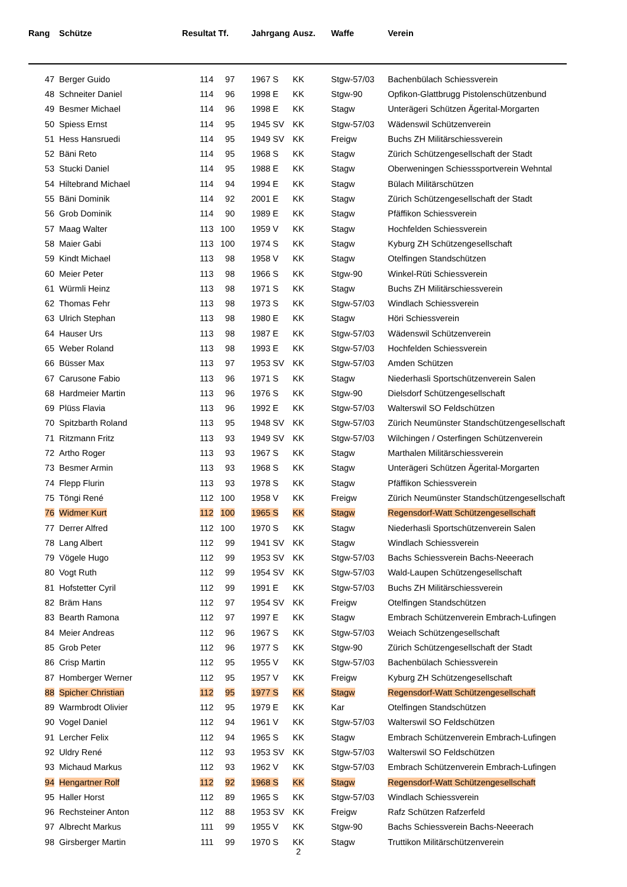| Rang | Schütze | Resultat | Tf. | Jahrgang | Ausz. | Waffe | Verein |
| --- | --- | --- | --- | --- | --- | --- | --- |
| 47 | Berger Guido | 114 | 97 | 1967 S | KK | Stgw-57/03 | Bachenbülach Schiessverein |
| 48 | Schneiter Daniel | 114 | 96 | 1998 E | KK | Stgw-90 | Opfikon-Glattbrugg Pistolenschützenbund |
| 49 | Besmer Michael | 114 | 96 | 1998 E | KK | Stagw | Unterägeri Schützen Ägerital-Morgarten |
| 50 | Spiess Ernst | 114 | 95 | 1945 SV | KK | Stgw-57/03 | Wädenswil Schützenverein |
| 51 | Hess Hansruedi | 114 | 95 | 1949 SV | KK | Freigw | Buchs ZH Militärschiessverein |
| 52 | Bäni Reto | 114 | 95 | 1968 S | KK | Stagw | Zürich Schützengesellschaft der Stadt |
| 53 | Stucki Daniel | 114 | 95 | 1988 E | KK | Stagw | Oberweningen Schiesssportverein Wehntal |
| 54 | Hiltebrand Michael | 114 | 94 | 1994 E | KK | Stagw | Bülach Militärschützen |
| 55 | Bäni Dominik | 114 | 92 | 2001 E | KK | Stagw | Zürich Schützengesellschaft der Stadt |
| 56 | Grob Dominik | 114 | 90 | 1989 E | KK | Stagw | Pfäffikon Schiessverein |
| 57 | Maag Walter | 113 | 100 | 1959 V | KK | Stagw | Hochfelden Schiessverein |
| 58 | Maier Gabi | 113 | 100 | 1974 S | KK | Stagw | Kyburg ZH Schützengesellschaft |
| 59 | Kindt Michael | 113 | 98 | 1958 V | KK | Stagw | Otelfingen Standschützen |
| 60 | Meier Peter | 113 | 98 | 1966 S | KK | Stgw-90 | Winkel-Rüti Schiessverein |
| 61 | Würmli Heinz | 113 | 98 | 1971 S | KK | Stagw | Buchs ZH Militärschiessverein |
| 62 | Thomas Fehr | 113 | 98 | 1973 S | KK | Stgw-57/03 | Windlach Schiessverein |
| 63 | Ulrich Stephan | 113 | 98 | 1980 E | KK | Stagw | Höri Schiessverein |
| 64 | Hauser Urs | 113 | 98 | 1987 E | KK | Stgw-57/03 | Wädenswil Schützenverein |
| 65 | Weber Roland | 113 | 98 | 1993 E | KK | Stgw-57/03 | Hochfelden Schiessverein |
| 66 | Büsser Max | 113 | 97 | 1953 SV | KK | Stgw-57/03 | Amden Schützen |
| 67 | Carusone Fabio | 113 | 96 | 1971 S | KK | Stagw | Niederhasli Sportschützenverein Salen |
| 68 | Hardmeier Martin | 113 | 96 | 1976 S | KK | Stgw-90 | Dielsdorf Schützengesellschaft |
| 69 | Plüss Flavia | 113 | 96 | 1992 E | KK | Stgw-57/03 | Walterswil SO Feldschützen |
| 70 | Spitzbarth Roland | 113 | 95 | 1948 SV | KK | Stgw-57/03 | Zürich Neumünster Standschützengesellschaft |
| 71 | Ritzmann Fritz | 113 | 93 | 1949 SV | KK | Stgw-57/03 | Wilchingen / Osterfingen Schützenverein |
| 72 | Artho Roger | 113 | 93 | 1967 S | KK | Stagw | Marthalen Militärschiessverein |
| 73 | Besmer Armin | 113 | 93 | 1968 S | KK | Stagw | Unterägeri Schützen Ägerital-Morgarten |
| 74 | Flepp Flurin | 113 | 93 | 1978 S | KK | Stagw | Pfäffikon Schiessverein |
| 75 | Töngi René | 112 | 100 | 1958 V | KK | Freigw | Zürich Neumünster Standschützengesellschaft |
| 76 | Widmer Kurt | 112 | 100 | 1965 S | KK | Stagw | Regensdorf-Watt Schützengesellschaft |
| 77 | Derrer Alfred | 112 | 100 | 1970 S | KK | Stagw | Niederhasli Sportschützenverein Salen |
| 78 | Lang Albert | 112 | 99 | 1941 SV | KK | Stagw | Windlach Schiessverein |
| 79 | Vögele Hugo | 112 | 99 | 1953 SV | KK | Stgw-57/03 | Bachs Schiessverein Bachs-Neeerach |
| 80 | Vogt Ruth | 112 | 99 | 1954 SV | KK | Stgw-57/03 | Wald-Laupen Schützengesellschaft |
| 81 | Hofstetter Cyril | 112 | 99 | 1991 E | KK | Stgw-57/03 | Buchs ZH Militärschiessverein |
| 82 | Bräm Hans | 112 | 97 | 1954 SV | KK | Freigw | Otelfingen Standschützen |
| 83 | Bearth Ramona | 112 | 97 | 1997 E | KK | Stagw | Embrach Schützenverein Embrach-Lufingen |
| 84 | Meier Andreas | 112 | 96 | 1967 S | KK | Stgw-57/03 | Weiach Schützengesellschaft |
| 85 | Grob Peter | 112 | 96 | 1977 S | KK | Stgw-90 | Zürich Schützengesellschaft der Stadt |
| 86 | Crisp Martin | 112 | 95 | 1955 V | KK | Stgw-57/03 | Bachenbülach Schiessverein |
| 87 | Homberger Werner | 112 | 95 | 1957 V | KK | Freigw | Kyburg ZH Schützengesellschaft |
| 88 | Spicher Christian | 112 | 95 | 1977 S | KK | Stagw | Regensdorf-Watt Schützengesellschaft |
| 89 | Warmbrodt Olivier | 112 | 95 | 1979 E | KK | Kar | Otelfingen Standschützen |
| 90 | Vogel Daniel | 112 | 94 | 1961 V | KK | Stgw-57/03 | Walterswil SO Feldschützen |
| 91 | Lercher Felix | 112 | 94 | 1965 S | KK | Stagw | Embrach Schützenverein Embrach-Lufingen |
| 92 | Uldry René | 112 | 93 | 1953 SV | KK | Stgw-57/03 | Walterswil SO Feldschützen |
| 93 | Michaud Markus | 112 | 93 | 1962 V | KK | Stgw-57/03 | Embrach Schützenverein Embrach-Lufingen |
| 94 | Hengartner Rolf | 112 | 92 | 1968 S | KK | Stagw | Regensdorf-Watt Schützengesellschaft |
| 95 | Haller Horst | 112 | 89 | 1965 S | KK | Stgw-57/03 | Windlach Schiessverein |
| 96 | Rechsteiner Anton | 112 | 88 | 1953 SV | KK | Freigw | Rafz Schützen Rafzerfeld |
| 97 | Albrecht Markus | 111 | 99 | 1955 V | KK | Stgw-90 | Bachs Schiessverein Bachs-Neeerach |
| 98 | Girsberger Martin | 111 | 99 | 1970 S | KK | Stagw | Truttikon Militärschützenverein |
2